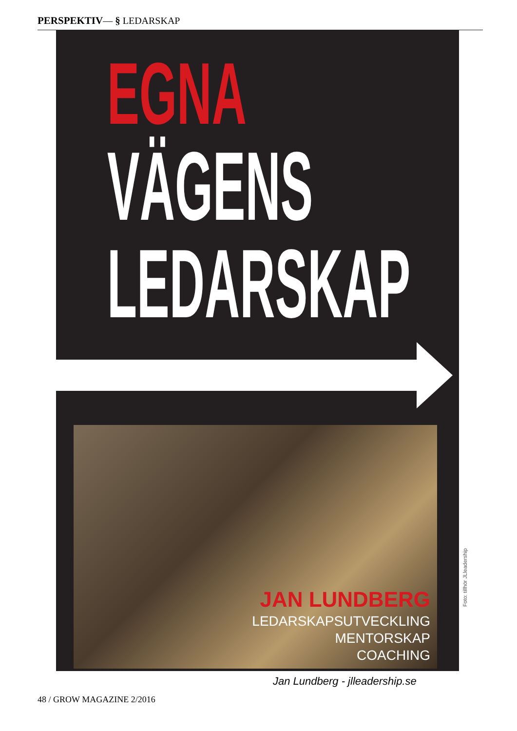PERSPEKTIV— § LEDARSKAP
EGNA
VÄGENS
LEDARSKAP
JAN LUNDBERG
LEDARSKAPSUTVECKLING
MENTORSKAP
COACHING
Foto: tillhör JLleadership
Jan Lundberg - jlleadership.se
48 / GROW MAGAZINE 2/2016